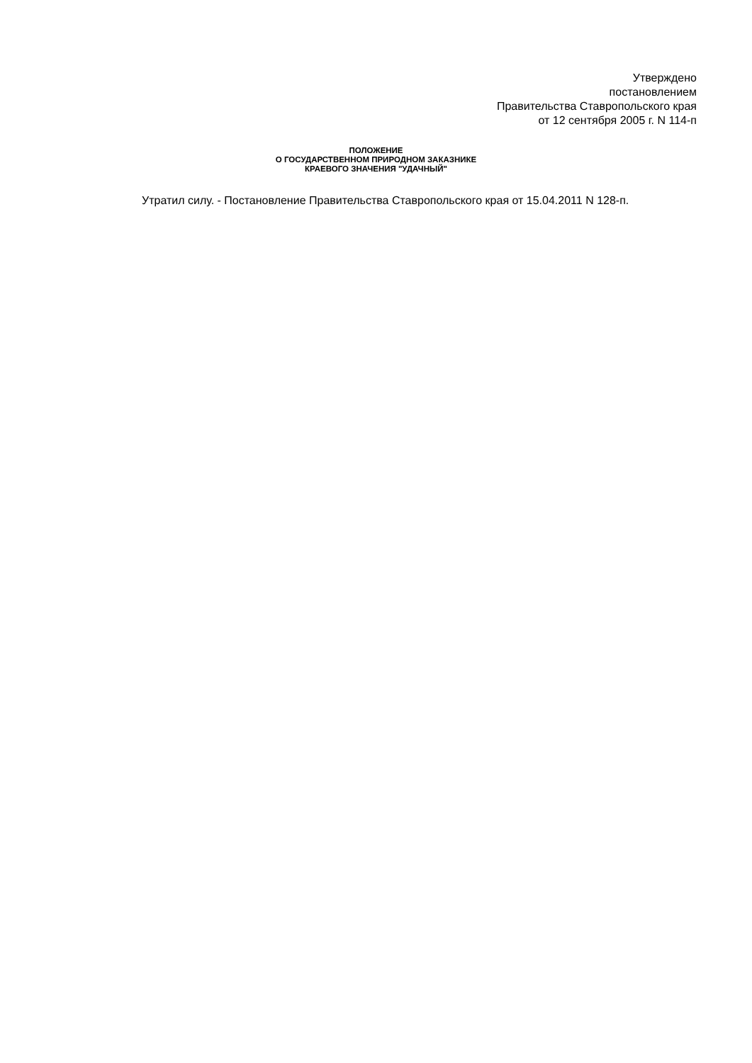Утверждено
постановлением
Правительства Ставропольского края
от 12 сентября 2005 г. N 114-п
ПОЛОЖЕНИЕ
О ГОСУДАРСТВЕННОМ ПРИРОДНОМ ЗАКАЗНИКЕ
КРАЕВОГО ЗНАЧЕНИЯ "УДАЧНЫЙ"
Утратил силу. - Постановление Правительства Ставропольского края от 15.04.2011 N 128-п.